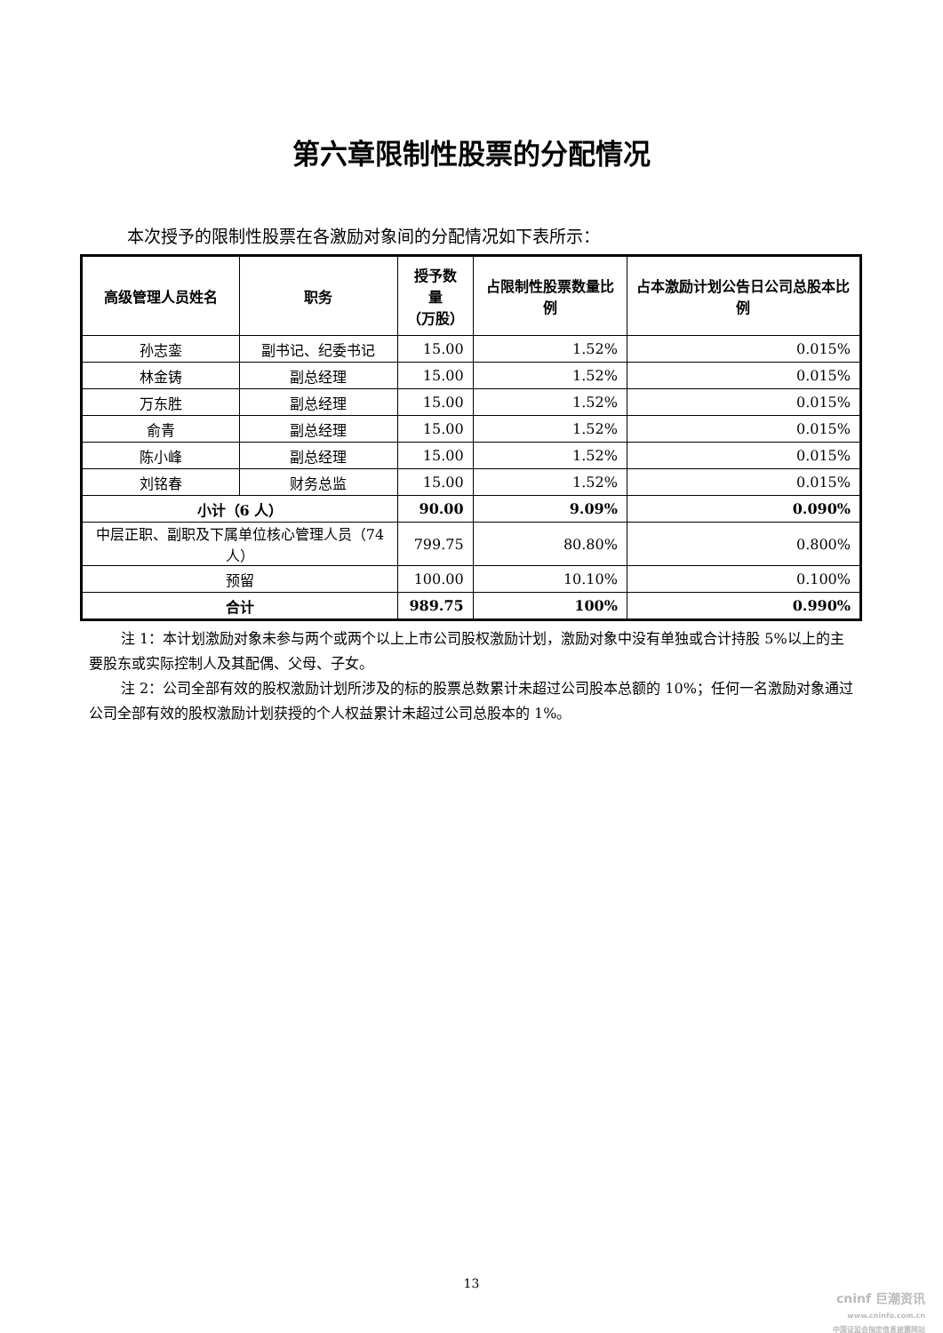第六章限制性股票的分配情况
本次授予的限制性股票在各激励对象间的分配情况如下表所示：
| 高级管理人员姓名 | 职务 | 授予数量 （万股） | 占限制性股票数量比例 | 占本激励计划公告日公司总股本比例 |
| --- | --- | --- | --- | --- |
| 孙志銮 | 副书记、纪委书记 | 15.00 | 1.52% | 0.015% |
| 林金铸 | 副总经理 | 15.00 | 1.52% | 0.015% |
| 万东胜 | 副总经理 | 15.00 | 1.52% | 0.015% |
| 俞青 | 副总经理 | 15.00 | 1.52% | 0.015% |
| 陈小峰 | 副总经理 | 15.00 | 1.52% | 0.015% |
| 刘铭春 | 财务总监 | 15.00 | 1.52% | 0.015% |
| 小计（6 人） | | 90.00 | 9.09% | 0.090% |
| 中层正职、副职及下属单位核心管理人员（74人） | | 799.75 | 80.80% | 0.800% |
| 预留 | | 100.00 | 10.10% | 0.100% |
| 合计 | | 989.75 | 100% | 0.990% |
注 1：本计划激励对象未参与两个或两个以上上市公司股权激励计划，激励对象中没有单独或合计持股 5%以上的主要股东或实际控制人及其配偶、父母、子女。
注 2：公司全部有效的股权激励计划所涉及的标的股票总数累计未超过公司股本总额的 10%；任何一名激励对象通过公司全部有效的股权激励计划获授的个人权益累计未超过公司总股本的 1%。
13
cninf 巨潮资讯
www.cninfo.com.cn
中国证监会指定信息披露网站